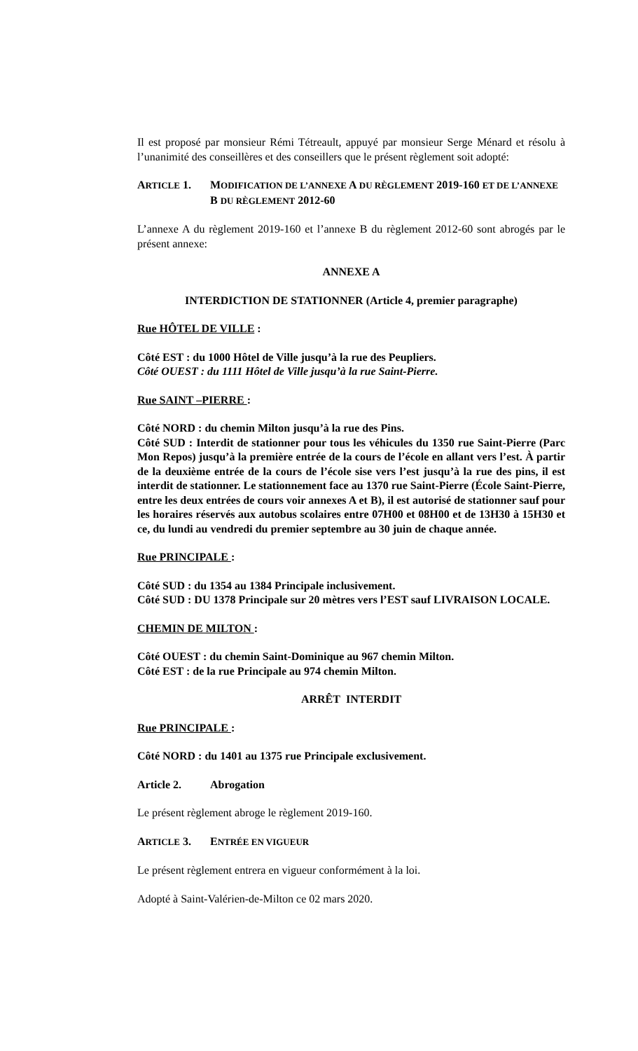Il est proposé par monsieur Rémi Tétreault, appuyé par monsieur Serge Ménard et résolu à l’unanimité des conseillères et des conseillers que le présent règlement soit adopté:
ARTICLE 1. MODIFICATION DE L’ANNEXE A DU RÈGLEMENT 2019-160 ET DE L’ANNEXE B DU RÈGLEMENT 2012-60
L’annexe A du règlement 2019-160 et l’annexe B du règlement 2012-60 sont abrogés par le présent annexe:
ANNEXE A
INTERDICTION DE STATIONNER (Article 4, premier paragraphe)
Rue HÔTEL DE VILLE :
Côté EST : du 1000 Hôtel de Ville jusqu’à la rue des Peupliers.
Côté OUEST : du 1111 Hôtel de Ville jusqu’à la rue Saint-Pierre.
Rue SAINT –PIERRE :
Côté NORD : du chemin Milton jusqu’à la rue des Pins.
Côté SUD : Interdit de stationner pour tous les véhicules du 1350 rue Saint-Pierre (Parc Mon Repos) jusqu’à la première entrée de la cours de l’école en allant vers l’est. À partir de la deuxième entrée de la cours de l’école sise vers l’est jusqu’à la rue des pins, il est interdit de stationner. Le stationnement face au 1370 rue Saint-Pierre (École Saint-Pierre, entre les deux entrées de cours voir annexes A et B), il est autorisé de stationner sauf pour les horaires réservés aux autobus scolaires entre 07H00 et 08H00 et de 13H30 à 15H30 et ce, du lundi au vendredi du premier septembre au 30 juin de chaque année.
Rue PRINCIPALE :
Côté SUD : du 1354 au 1384 Principale inclusivement.
Côté SUD : DU 1378 Principale sur 20 mètres vers l’EST sauf LIVRAISON LOCALE.
CHEMIN DE MILTON :
Côté OUEST : du chemin Saint-Dominique au 967 chemin Milton.
Côté EST : de la rue Principale au 974 chemin Milton.
ARRÊT INTERDIT
Rue PRINCIPALE :
Côté NORD : du 1401 au 1375 rue Principale exclusivement.
Article 2. Abrogation
Le présent règlement abroge le règlement 2019-160.
ARTICLE 3. ENTRÉE EN VIGUEUR
Le présent règlement entrera en vigueur conformément à la loi.
Adopté à Saint-Valérien-de-Milton ce 02 mars 2020.